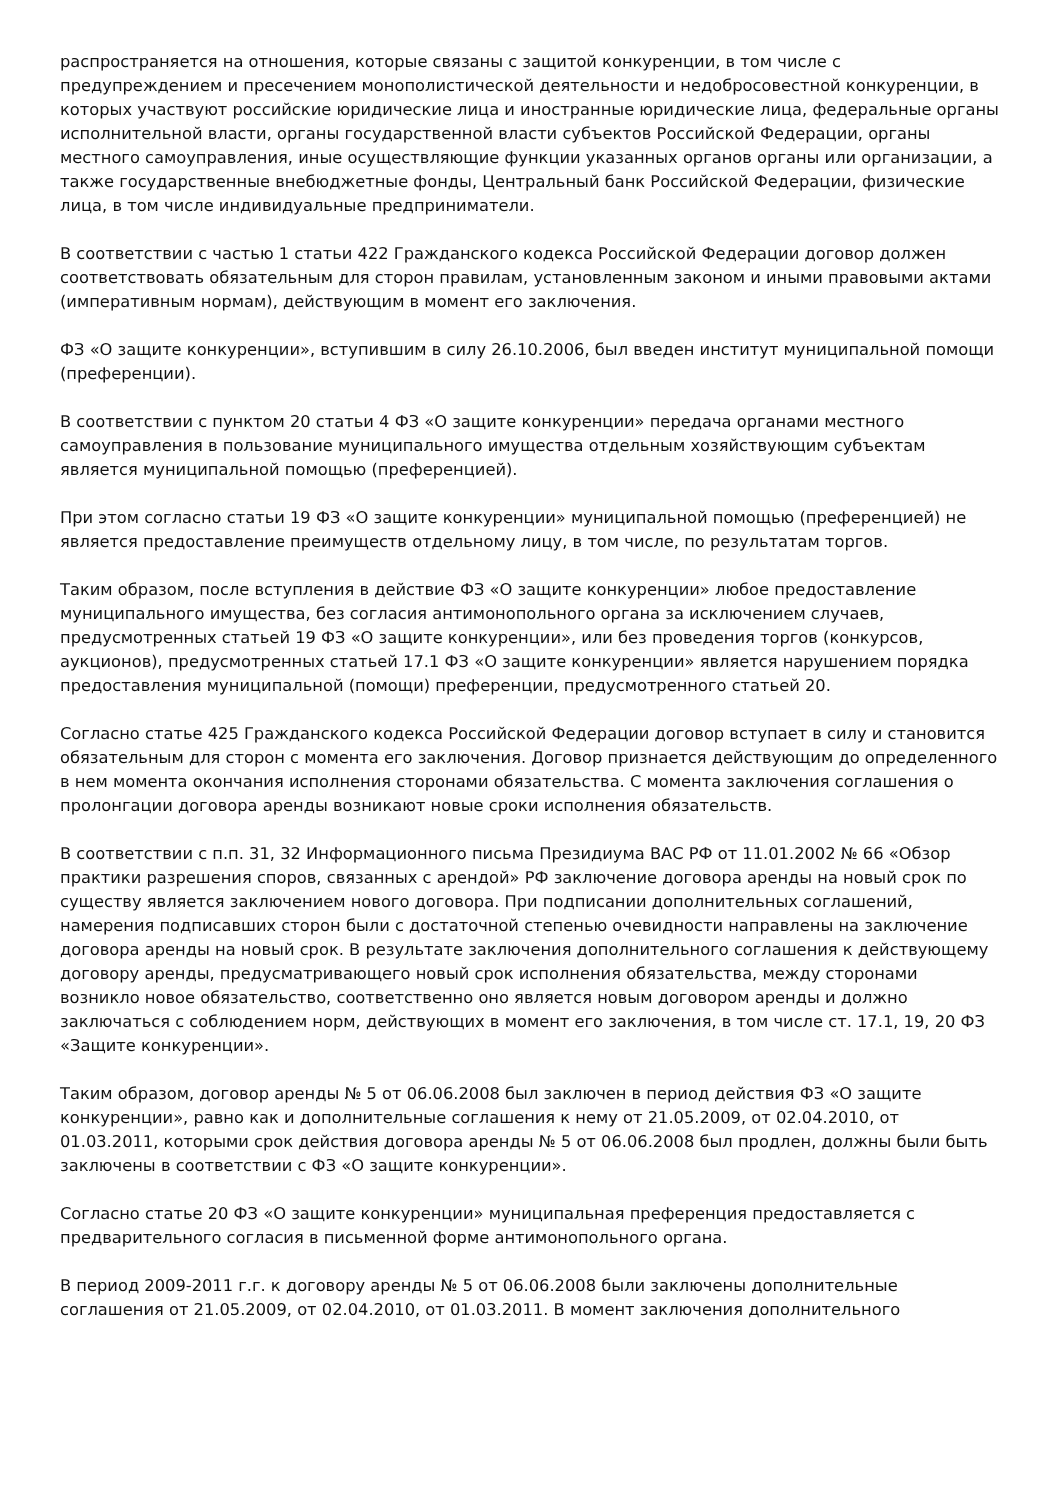распространяется на отношения, которые связаны с защитой конкуренции, в том числе с предупреждением и пресечением монополистической деятельности и недобросовестной конкуренции, в которых участвуют российские юридические лица и иностранные юридические лица, федеральные органы исполнительной власти, органы государственной власти субъектов Российской Федерации, органы местного самоуправления, иные осуществляющие функции указанных органов органы или организации, а также государственные внебюджетные фонды, Центральный банк Российской Федерации, физические лица, в том числе индивидуальные предприниматели.
В соответствии с частью 1 статьи 422 Гражданского кодекса Российской Федерации договор должен соответствовать обязательным для сторон правилам, установленным законом и иными правовыми актами (императивным нормам), действующим в момент его заключения.
ФЗ «О защите конкуренции», вступившим в силу 26.10.2006, был введен институт муниципальной помощи (преференции).
В соответствии с пунктом 20 статьи 4 ФЗ «О защите конкуренции» передача органами местного самоуправления в пользование муниципального имущества отдельным хозяйствующим субъектам является муниципальной помощью (преференцией).
При этом согласно статьи 19 ФЗ «О защите конкуренции» муниципальной помощью (преференцией) не является предоставление преимуществ отдельному лицу, в том числе, по результатам торгов.
Таким образом, после вступления в действие ФЗ «О защите конкуренции» любое предоставление муниципального имущества, без согласия антимонопольного органа за исключением случаев, предусмотренных статьей 19 ФЗ «О защите конкуренции», или без проведения торгов (конкурсов, аукционов), предусмотренных статьей 17.1 ФЗ «О защите конкуренции» является нарушением порядка предоставления муниципальной (помощи) преференции, предусмотренного статьей 20.
Согласно статье 425 Гражданского кодекса Российской Федерации договор вступает в силу и становится обязательным для сторон с момента его заключения. Договор признается действующим до определенного в нем момента окончания исполнения сторонами обязательства. С момента заключения соглашения о пролонгации договора аренды возникают новые сроки исполнения обязательств.
В соответствии с п.п. 31, 32 Информационного письма Президиума ВАС РФ от 11.01.2002 № 66 «Обзор практики разрешения споров, связанных с арендой» РФ заключение договора аренды на новый срок по существу является заключением нового договора. При подписании дополнительных соглашений, намерения подписавших сторон были с достаточной степенью очевидности направлены на заключение договора аренды на новый срок. В результате заключения дополнительного соглашения к действующему договору аренды, предусматривающего новый срок исполнения обязательства, между сторонами возникло новое обязательство, соответственно оно является новым договором аренды и должно заключаться с соблюдением норм, действующих в момент его заключения, в том числе ст. 17.1, 19, 20 ФЗ «Защите конкуренции».
Таким образом, договор аренды № 5 от 06.06.2008 был заключен в период действия ФЗ «О защите конкуренции», равно как и дополнительные соглашения к нему от 21.05.2009, от 02.04.2010, от 01.03.2011, которыми срок действия договора аренды № 5 от 06.06.2008 был продлен, должны были быть заключены в соответствии с ФЗ «О защите конкуренции».
Согласно статье 20 ФЗ «О защите конкуренции» муниципальная преференция предоставляется с предварительного согласия в письменной форме антимонопольного органа.
В период 2009-2011 г.г. к договору аренды № 5 от 06.06.2008 были заключены дополнительные соглашения от 21.05.2009, от 02.04.2010, от 01.03.2011. В момент заключения дополнительного